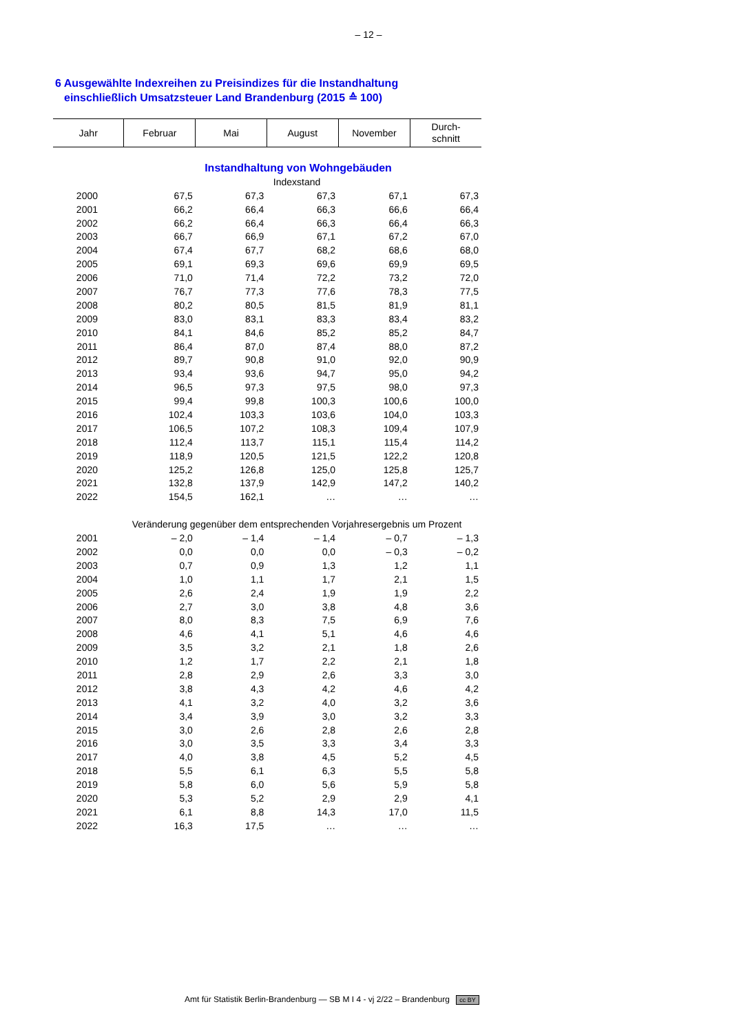– 12 –
6 Ausgewählte Indexreihen zu Preisindizes für die Instandhaltung
einschließlich Umsatzsteuer Land Brandenburg (2015 ≙ 100)
| Jahr | Februar | Mai | August | November | Durch- schnitt |
| --- | --- | --- | --- | --- | --- |
| Instandhaltung von Wohngebäuden | | | | | |
| Indexstand | | | | | |
| 2000 | 67,5 | 67,3 | 67,3 | 67,1 | 67,3 |
| 2001 | 66,2 | 66,4 | 66,3 | 66,6 | 66,4 |
| 2002 | 66,2 | 66,4 | 66,3 | 66,4 | 66,3 |
| 2003 | 66,7 | 66,9 | 67,1 | 67,2 | 67,0 |
| 2004 | 67,4 | 67,7 | 68,2 | 68,6 | 68,0 |
| 2005 | 69,1 | 69,3 | 69,6 | 69,9 | 69,5 |
| 2006 | 71,0 | 71,4 | 72,2 | 73,2 | 72,0 |
| 2007 | 76,7 | 77,3 | 77,6 | 78,3 | 77,5 |
| 2008 | 80,2 | 80,5 | 81,5 | 81,9 | 81,1 |
| 2009 | 83,0 | 83,1 | 83,3 | 83,4 | 83,2 |
| 2010 | 84,1 | 84,6 | 85,2 | 85,2 | 84,7 |
| 2011 | 86,4 | 87,0 | 87,4 | 88,0 | 87,2 |
| 2012 | 89,7 | 90,8 | 91,0 | 92,0 | 90,9 |
| 2013 | 93,4 | 93,6 | 94,7 | 95,0 | 94,2 |
| 2014 | 96,5 | 97,3 | 97,5 | 98,0 | 97,3 |
| 2015 | 99,4 | 99,8 | 100,3 | 100,6 | 100,0 |
| 2016 | 102,4 | 103,3 | 103,6 | 104,0 | 103,3 |
| 2017 | 106,5 | 107,2 | 108,3 | 109,4 | 107,9 |
| 2018 | 112,4 | 113,7 | 115,1 | 115,4 | 114,2 |
| 2019 | 118,9 | 120,5 | 121,5 | 122,2 | 120,8 |
| 2020 | 125,2 | 126,8 | 125,0 | 125,8 | 125,7 |
| 2021 | 132,8 | 137,9 | 142,9 | 147,2 | 140,2 |
| 2022 | 154,5 | 162,1 | … | … | … |
| Veränderung gegenüber dem entsprechenden Vorjahresergebnis um Prozent | | | | | |
| 2001 | – 2,0 | – 1,4 | – 1,4 | – 0,7 | – 1,3 |
| 2002 | 0,0 | 0,0 | 0,0 | – 0,3 | – 0,2 |
| 2003 | 0,7 | 0,9 | 1,3 | 1,2 | 1,1 |
| 2004 | 1,0 | 1,1 | 1,7 | 2,1 | 1,5 |
| 2005 | 2,6 | 2,4 | 1,9 | 1,9 | 2,2 |
| 2006 | 2,7 | 3,0 | 3,8 | 4,8 | 3,6 |
| 2007 | 8,0 | 8,3 | 7,5 | 6,9 | 7,6 |
| 2008 | 4,6 | 4,1 | 5,1 | 4,6 | 4,6 |
| 2009 | 3,5 | 3,2 | 2,1 | 1,8 | 2,6 |
| 2010 | 1,2 | 1,7 | 2,2 | 2,1 | 1,8 |
| 2011 | 2,8 | 2,9 | 2,6 | 3,3 | 3,0 |
| 2012 | 3,8 | 4,3 | 4,2 | 4,6 | 4,2 |
| 2013 | 4,1 | 3,2 | 4,0 | 3,2 | 3,6 |
| 2014 | 3,4 | 3,9 | 3,0 | 3,2 | 3,3 |
| 2015 | 3,0 | 2,6 | 2,8 | 2,6 | 2,8 |
| 2016 | 3,0 | 3,5 | 3,3 | 3,4 | 3,3 |
| 2017 | 4,0 | 3,8 | 4,5 | 5,2 | 4,5 |
| 2018 | 5,5 | 6,1 | 6,3 | 5,5 | 5,8 |
| 2019 | 5,8 | 6,0 | 5,6 | 5,9 | 5,8 |
| 2020 | 5,3 | 5,2 | 2,9 | 2,9 | 4,1 |
| 2021 | 6,1 | 8,8 | 14,3 | 17,0 | 11,5 |
| 2022 | 16,3 | 17,5 | … | … | … |
Amt für Statistik Berlin-Brandenburg — SB M I 4 - vj 2/22 – Brandenburg cc BY